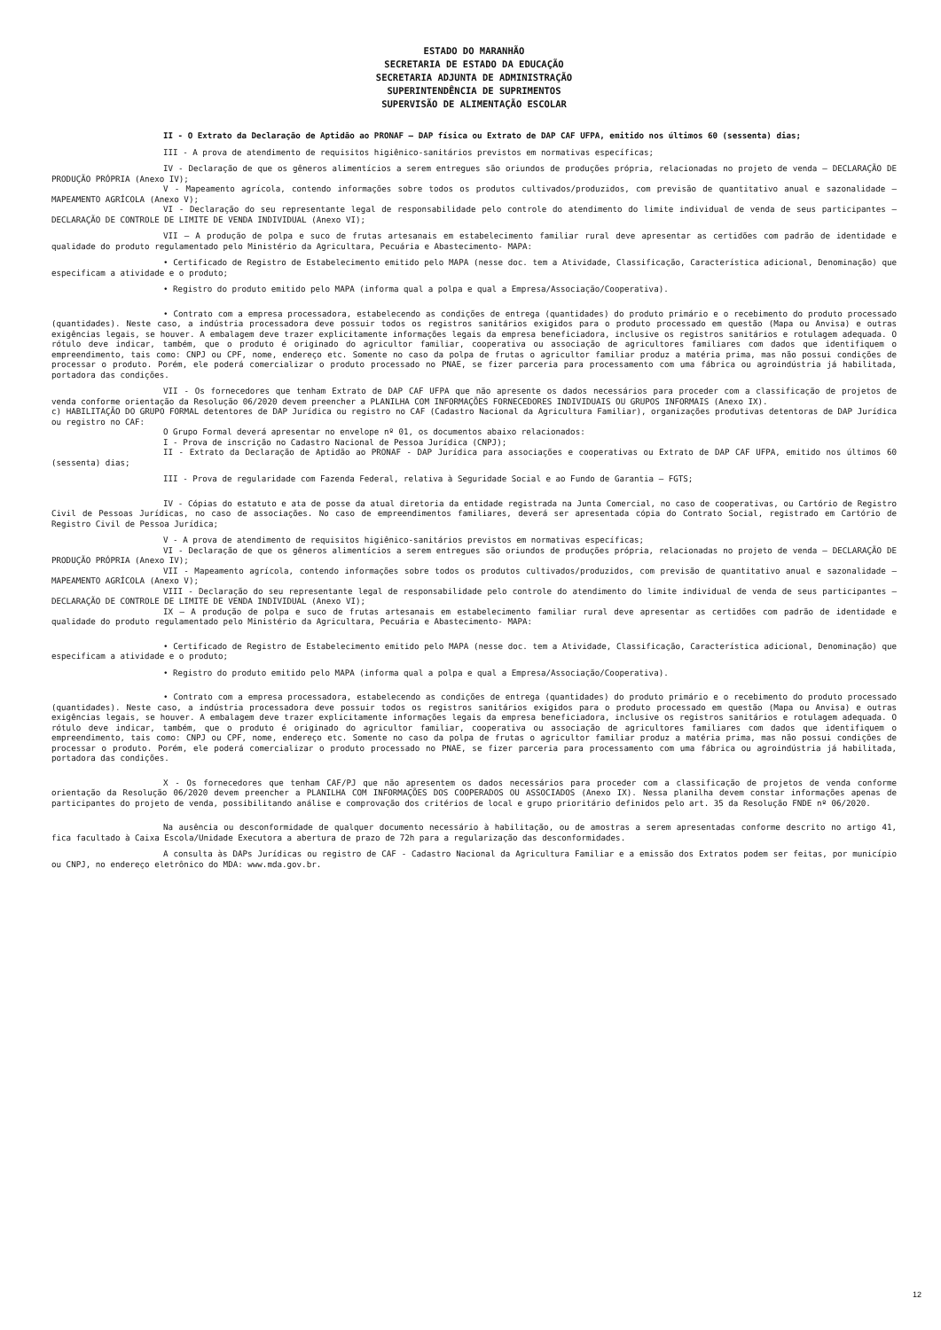ESTADO DO MARANHÃO
SECRETARIA DE ESTADO DA EDUCAÇÃO
SECRETARIA ADJUNTA DE ADMINISTRAÇÃO
SUPERINTENDÊNCIA DE SUPRIMENTOS
SUPERVISÃO DE ALIMENTAÇÃO ESCOLAR
II - O Extrato da Declaração de Aptidão ao PRONAF – DAP física ou Extrato de DAP CAF UFPA, emitido nos últimos 60 (sessenta) dias;
III - A prova de atendimento de requisitos higiênico-sanitários previstos em normativas específicas;
IV - Declaração de que os gêneros alimentícios a serem entregues são oriundos de produções própria, relacionadas no projeto de venda – DECLARAÇÃO DE PRODUÇÃO PRÓPRIA (Anexo IV);
V - Mapeamento agrícola, contendo informações sobre todos os produtos cultivados/produzidos, com previsão de quantitativo anual e sazonalidade – MAPEAMENTO AGRÍCOLA (Anexo V);
VI - Declaração do seu representante legal de responsabilidade pelo controle do atendimento do limite individual de venda de seus participantes – DECLARAÇÃO DE CONTROLE DE LIMITE DE VENDA INDIVIDUAL (Anexo VI);
VII – A produção de polpa e suco de frutas artesanais em estabelecimento familiar rural deve apresentar as certidões com padrão de identidade e qualidade do produto regulamentado pelo Ministério da Agricultara, Pecuária e Abastecimento- MAPA:
• Certificado de Registro de Estabelecimento emitido pelo MAPA (nesse doc. tem a Atividade, Classificação, Característica adicional, Denominação) que especificam a atividade e o produto;
• Registro do produto emitido pelo MAPA (informa qual a polpa e qual a Empresa/Associação/Cooperativa).
• Contrato com a empresa processadora, estabelecendo as condições de entrega (quantidades) do produto primário e o recebimento do produto processado (quantidades). Neste caso, a indústria processadora deve possuir todos os registros sanitários exigidos para o produto processado em questão (Mapa ou Anvisa) e outras exigências legais, se houver. A embalagem deve trazer explicitamente informações legais da empresa beneficiadora, inclusive os registros sanitários e rotulagem adequada. O rótulo deve indicar, também, que o produto é originado do agricultor familiar, cooperativa ou associação de agricultores familiares com dados que identifiquem o empreendimento, tais como: CNPJ ou CPF, nome, endereço etc. Somente no caso da polpa de frutas o agricultor familiar produz a matéria prima, mas não possui condições de processar o produto. Porém, ele poderá comercializar o produto processado no PNAE, se fizer parceria para processamento com uma fábrica ou agroindústria já habilitada, portadora das condições.
VII - Os fornecedores que tenham Extrato de DAP CAF UFPA que não apresente os dados necessários para proceder com a classificação de projetos de venda conforme orientação da Resolução 06/2020 devem preencher a PLANILHA COM INFORMAÇÕES FORNECEDORES INDIVIDUAIS OU GRUPOS INFORMAIS (Anexo IX).
c) HABILITAÇÃO DO GRUPO FORMAL detentores de DAP Jurídica ou registro no CAF (Cadastro Nacional da Agricultura Familiar), organizações produtivas detentoras de DAP Jurídica ou registro no CAF:
O Grupo Formal deverá apresentar no envelope nº 01, os documentos abaixo relacionados:
I - Prova de inscrição no Cadastro Nacional de Pessoa Jurídica (CNPJ);
II - Extrato da Declaração de Aptidão ao PRONAF - DAP Jurídica para associações e cooperativas ou Extrato de DAP CAF UFPA, emitido nos últimos 60 (sessenta) dias;
III - Prova de regularidade com Fazenda Federal, relativa à Seguridade Social e ao Fundo de Garantia – FGTS;
IV - Cópias do estatuto e ata de posse da atual diretoria da entidade registrada na Junta Comercial, no caso de cooperativas, ou Cartório de Registro Civil de Pessoas Jurídicas, no caso de associações. No caso de empreendimentos familiares, deverá ser apresentada cópia do Contrato Social, registrado em Cartório de Registro Civil de Pessoa Jurídica;
V - A prova de atendimento de requisitos higiênico-sanitários previstos em normativas específicas;
VI - Declaração de que os gêneros alimentícios a serem entregues são oriundos de produções própria, relacionadas no projeto de venda – DECLARAÇÃO DE PRODUÇÃO PRÓPRIA (Anexo IV);
VII - Mapeamento agrícola, contendo informações sobre todos os produtos cultivados/produzidos, com previsão de quantitativo anual e sazonalidade – MAPEAMENTO AGRÍCOLA (Anexo V);
VIII - Declaração do seu representante legal de responsabilidade pelo controle do atendimento do limite individual de venda de seus participantes – DECLARAÇÃO DE CONTROLE DE LIMITE DE VENDA INDIVIDUAL (Anexo VI);
IX – A produção de polpa e suco de frutas artesanais em estabelecimento familiar rural deve apresentar as certidões com padrão de identidade e qualidade do produto regulamentado pelo Ministério da Agricultara, Pecuária e Abastecimento- MAPA:
• Certificado de Registro de Estabelecimento emitido pelo MAPA (nesse doc. tem a Atividade, Classificação, Característica adicional, Denominação) que especificam a atividade e o produto;
• Registro do produto emitido pelo MAPA (informa qual a polpa e qual a Empresa/Associação/Cooperativa).
• Contrato com a empresa processadora, estabelecendo as condições de entrega (quantidades) do produto primário e o recebimento do produto processado (quantidades). Neste caso, a indústria processadora deve possuir todos os registros sanitários exigidos para o produto processado em questão (Mapa ou Anvisa) e outras exigências legais, se houver. A embalagem deve trazer explicitamente informações legais da empresa beneficiadora, inclusive os registros sanitários e rotulagem adequada. O rótulo deve indicar, também, que o produto é originado do agricultor familiar, cooperativa ou associação de agricultores familiares com dados que identifiquem o empreendimento, tais como: CNPJ ou CPF, nome, endereço etc. Somente no caso da polpa de frutas o agricultor familiar produz a matéria prima, mas não possui condições de processar o produto. Porém, ele poderá comercializar o produto processado no PNAE, se fizer parceria para processamento com uma fábrica ou agroindústria já habilitada, portadora das condições.
X - Os fornecedores que tenham CAF/PJ que não apresentem os dados necessários para proceder com a classificação de projetos de venda conforme orientação da Resolução 06/2020 devem preencher a PLANILHA COM INFORMAÇÕES DOS COOPERADOS OU ASSOCIADOS (Anexo IX). Nessa planilha devem constar informações apenas de participantes do projeto de venda, possibilitando análise e comprovação dos critérios de local e grupo prioritário definidos pelo art. 35 da Resolução FNDE nº 06/2020.
Na ausência ou desconformidade de qualquer documento necessário à habilitação, ou de amostras a serem apresentadas conforme descrito no artigo 41, fica facultado à Caixa Escola/Unidade Executora a abertura de prazo de 72h para a regularização das desconformidades.
A consulta às DAPs Jurídicas ou registro de CAF - Cadastro Nacional da Agricultura Familiar e a emissão dos Extratos podem ser feitas, por município ou CNPJ, no endereço eletrônico do MDA: www.mda.gov.br.
12